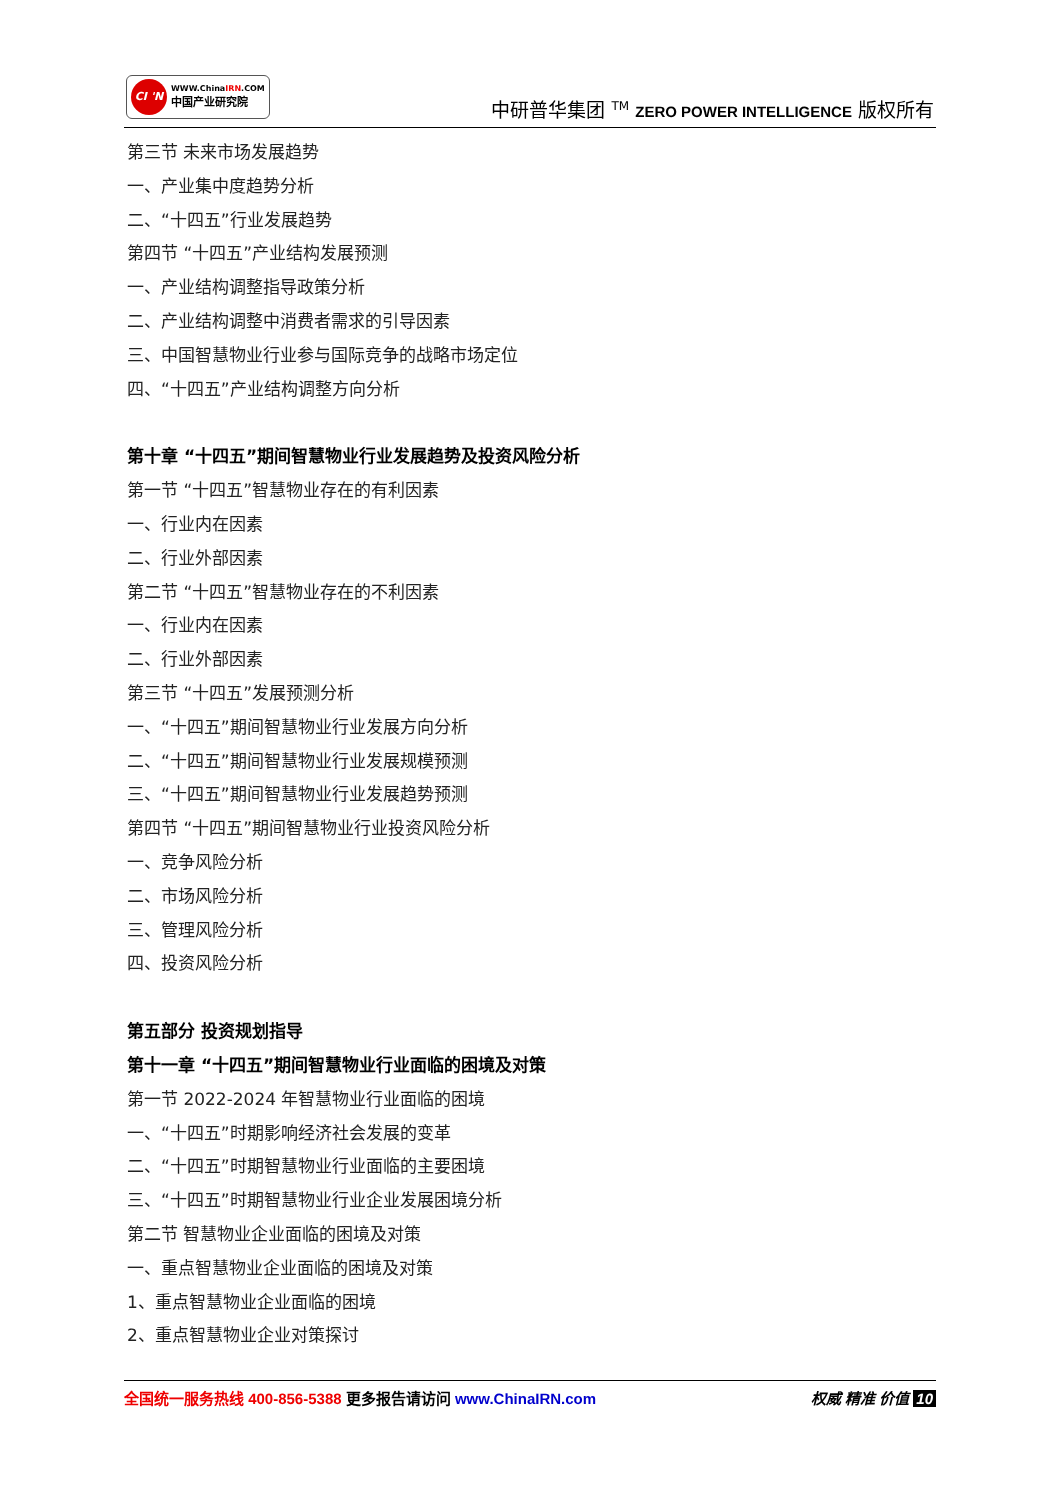CI 'N
WWW.ChinaIRN.COM
中国产业研究院
中研普华集团 <sup>TM</sup> ZERO POWER INTELLIGENCE 版权所有
第三节 未来市场发展趋势
一、产业集中度趋势分析
二、“十四五”行业发展趋势
第四节 “十四五”产业结构发展预测
一、产业结构调整指导政策分析
二、产业结构调整中消费者需求的引导因素
三、中国智慧物业行业参与国际竞争的战略市场定位
四、“十四五”产业结构调整方向分析
第十章 “十四五”期间智慧物业行业发展趋势及投资风险分析
第一节 “十四五”智慧物业存在的有利因素
一、行业内在因素
二、行业外部因素
第二节 “十四五”智慧物业存在的不利因素
一、行业内在因素
二、行业外部因素
第三节 “十四五”发展预测分析
一、“十四五”期间智慧物业行业发展方向分析
二、“十四五”期间智慧物业行业发展规模预测
三、“十四五”期间智慧物业行业发展趋势预测
第四节 “十四五”期间智慧物业行业投资风险分析
一、竞争风险分析
二、市场风险分析
三、管理风险分析
四、投资风险分析
第五部分 投资规划指导
第十一章 “十四五”期间智慧物业行业面临的困境及对策
第一节 2022-2024 年智慧物业行业面临的困境
一、“十四五”时期影响经济社会发展的变革
二、“十四五”时期智慧物业行业面临的主要困境
三、“十四五”时期智慧物业行业企业发展困境分析
第二节 智慧物业企业面临的困境及对策
一、重点智慧物业企业面临的困境及对策
1、重点智慧物业企业面临的困境
2、重点智慧物业企业对策探讨
全国统一服务热线 400-856-5388 更多报告请访问 www.ChinaIRN.com 权威 精准 价值 10